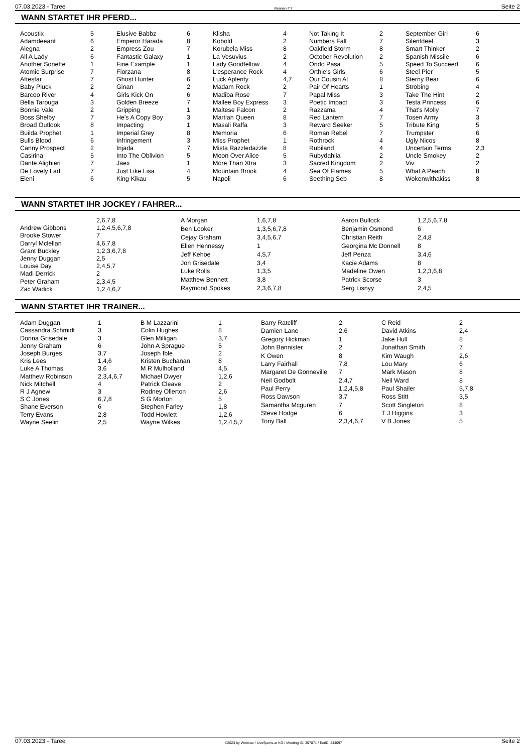07.03.2023 - Taree Rennen # 7 Seite 2
WANN STARTET IHR PFERD...
| Acoustix | 5 |
| Adamdeeant | 6 |
| Alegna | 2 |
| All A Lady | 6 |
| Another Sonette | 1 |
| Atomic Surprise | 7 |
| Attestar | 7 |
| Baby Pluck | 2 |
| Barcoo River | 4 |
| Bella Tarouga | 3 |
| Bonnie Vale | 2 |
| Boss Shelby | 7 |
| Broad Outlook | 8 |
| Builda Prophet | 1 |
| Bulls Blood | 6 |
| Canny Prospect | 2 |
| Casirina | 5 |
| Dante Alighieri | 7 |
| De Lovely Lad | 7 |
| Eleni | 6 |
| Elusive Babbz | 6 |
| Emperor Harada | 8 |
| Empress Zou | 7 |
| Fantastic Galaxy | 1 |
| Fine Example | 1 |
| Fiorzana | 8 |
| Ghost Hunter | 6 |
| Ginan | 2 |
| Girls Kick On | 6 |
| Golden Breeze | 7 |
| Gripping | 1 |
| He's A Copy Boy | 3 |
| Impacting | 1 |
| Imperial Grey | 8 |
| Infringement | 3 |
| Injada | 7 |
| Into The Oblivion | 5 |
| Jaex | 1 |
| Just Like Lisa | 4 |
| King Kikau | 5 |
| Klisha | 4 |
| Kobold | 2 |
| Korubela Miss | 8 |
| La Vesuvius | 2 |
| Lady Goodfellow | 4 |
| L'esperance Rock | 4 |
| Luck Aplenty | 4,7 |
| Madam Rock | 2 |
| Madiba Rose | 7 |
| Mallee Boy Express | 3 |
| Maltese Falcon | 2 |
| Martian Queen | 8 |
| Masali Raffa | 3 |
| Memoria | 6 |
| Miss Prophet | 1 |
| Mista Razzledazzle | 8 |
| Moon Over Alice | 5 |
| More Than Xtra | 3 |
| Mountain Brook | 4 |
| Napoli | 6 |
| Not Taking It | 2 |
| Numbers Fall | 7 |
| Oakfield Storm | 8 |
| October Revolution | 2 |
| Ondo Pasa | 5 |
| Orthie's Girls | 6 |
| Our Cousin Al | 8 |
| Pair Of Hearts | 1 |
| Papal Miss | 3 |
| Poetic Impact | 3 |
| Razzama | 4 |
| Red Lantern | 7 |
| Reward Seeker | 5 |
| Roman Rebel | 7 |
| Rothrock | 4 |
| Rubiland | 4 |
| Rubydahlia | 2 |
| Sacred Kingdom | 2 |
| Sea Of Flames | 5 |
| Seething Seb | 8 |
| September Girl | 6 |
| Silentdeel | 3 |
| Smart Thinker | 2 |
| Spanish Missile | 6 |
| Speed To Succeed | 6 |
| Steel Pier | 5 |
| Sterny Bear | 6 |
| Strobing | 4 |
| Take The Hint | 2 |
| Testa Princess | 6 |
| That's Molly | 7 |
| Tosen Army | 3 |
| Tribute King | 5 |
| Trumpster | 6 |
| Ugly Nicos | 8 |
| Uncertain Terms | 2,3 |
| Uncle Smokey | 2 |
| Viv | 2 |
| What A Peach | 8 |
| Wokenwithakiss | 8 |
WANN STARTET IHR JOCKEY / FAHRER...
| | 2,6,7,8 |
| Andrew Gibbons | 1,2,4,5,6,7,8 |
| Brooke Stower | 7 |
| Darryl Mclellan | 4,6,7,8 |
| Grant Buckley | 1,2,3,6,7,8 |
| Jenny Duggan | 2,5 |
| Louise Day | 2,4,5,7 |
| Madi Derrick | 2 |
| Peter Graham | 2,3,4,5 |
| Zac Wadick | 1,2,4,6,7 |
| A Morgan | 1,6,7,8 |
| Ben Looker | 1,3,5,6,7,8 |
| Cejay Graham | 3,4,5,6,7 |
| Ellen Hennessy | 1 |
| Jeff Kehoe | 4,5,7 |
| Jon Grisedale | 3,4 |
| Luke Rolls | 1,3,5 |
| Matthew Bennett | 3,8 |
| Raymond Spokes | 2,3,6,7,8 |
| Aaron Bullock | 1,2,5,6,7,8 |
| Benjamin Osmond | 6 |
| Christian Reith | 2,4,8 |
| Georgina Mc Donnell | 8 |
| Jeff Penza | 3,4,6 |
| Kacie Adams | 8 |
| Madeline Owen | 1,2,3,6,8 |
| Patrick Scorse | 3 |
| Serg Lisnyy | 2,4,5 |
WANN STARTET IHR TRAINER...
| Adam Duggan | 1 |
| Cassandra Schmidt | 3 |
| Donna Grisedale | 3 |
| Jenny Graham | 6 |
| Joseph Burges | 3,7 |
| Kris Lees | 1,4,6 |
| Luke A Thomas | 3,6 |
| Matthew Robinson | 2,3,4,6,7 |
| Nick Mitchell | 4 |
| R J Agnew | 3 |
| S C Jones | 6,7,8 |
| Shane Everson | 6 |
| Terry Evans | 2,8 |
| Wayne Seelin | 2,5 |
| B M Lazzarini | 1 |
| Colin Hughes | 8 |
| Glen Milligan | 3,7 |
| John A Sprague | 5 |
| Joseph Ible | 2 |
| Kristen Buchanan | 8 |
| M R Mulholland | 4,5 |
| Michael Dwyer | 1,2,6 |
| Patrick Cleave | 2 |
| Rodney Ollerton | 2,6 |
| S G Morton | 5 |
| Stephen Farley | 1,8 |
| Todd Howlett | 1,2,6 |
| Wayne Wilkes | 1,2,4,5,7 |
| Barry Ratcliff | 2 |
| Damien Lane | 2,6 |
| Gregory Hickman | 1 |
| John Bannister | 2 |
| K Owen | 8 |
| Larry Fairhall | 7,8 |
| Margaret De Gonneville | 7 |
| Neil Godbolt | 2,4,7 |
| Paul Perry | 1,2,4,5,8 |
| Ross Dawson | 3,7 |
| Samantha Mcguren | 7 |
| Steve Hodge | 6 |
| Tony Ball | 2,3,4,6,7 |
| C Reid | 2 |
| David Atkins | 2,4 |
| Jake Hull | 8 |
| Jonathan Smith | 7 |
| Kim Waugh | 2,6 |
| Lou Mary | 6 |
| Mark Mason | 8 |
| Neil Ward | 8 |
| Paul Shailer | 5,7,8 |
| Ross Stitt | 3,5 |
| Scott Singleton | 8 |
| T J Higgins | 3 |
| V B Jones | 5 |
07.03.2023 - Taree ©2023 by Wettstar / LiveSports.at KG / Meeting ID: 307071 / ExtID: 244097 Seite 2